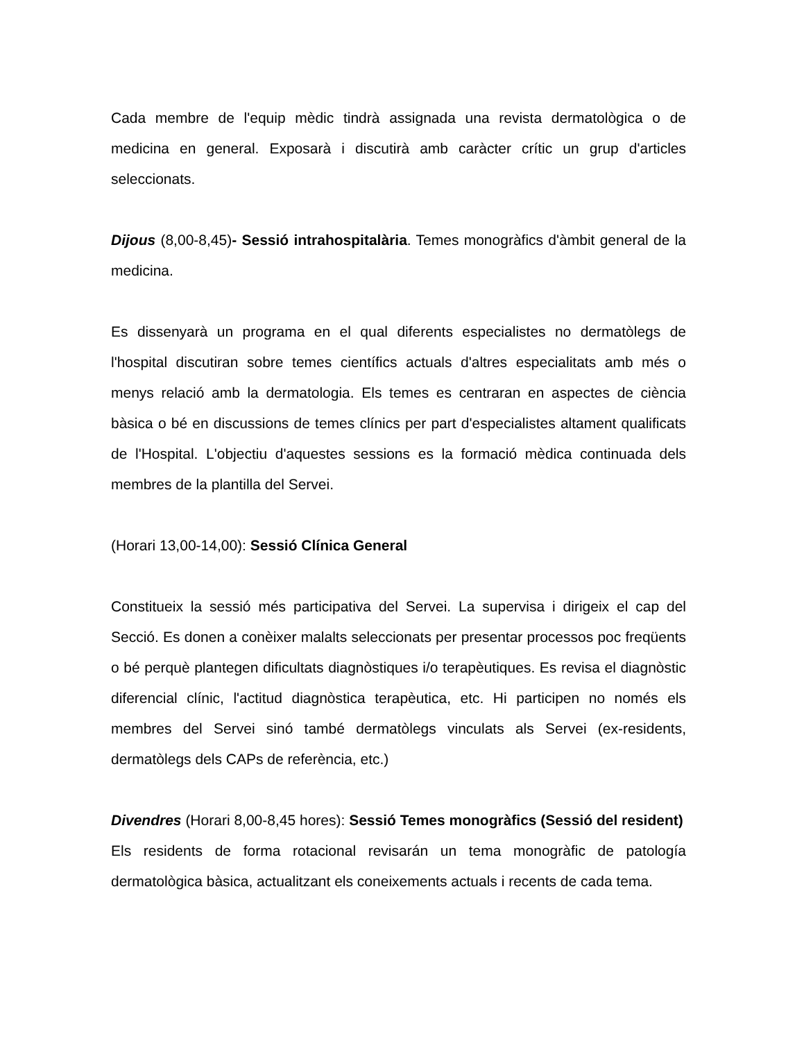Cada membre de l'equip mèdic tindrà assignada una revista dermatològica o de medicina en general. Exposarà i discutirà amb caràcter crític un grup d'articles seleccionats.
Dijous (8,00-8,45)- Sessió intrahospitalària. Temes monogràfics d'àmbit general de la medicina.
Es dissenyarà un programa en el qual diferents especialistes no dermatòlegs de l'hospital discutiran sobre temes científics actuals d'altres especialitats amb més o menys relació amb la dermatologia. Els temes es centraran en aspectes de ciència bàsica o bé en discussions de temes clínics per part d'especialistes altament qualificats de l'Hospital. L'objectiu d'aquestes sessions es la formació mèdica continuada dels membres de la plantilla del Servei.
(Horari 13,00-14,00): Sessió Clínica General
Constitueix la sessió més participativa del Servei. La supervisa i dirigeix el cap del Secció. Es donen a conèixer malalts seleccionats per presentar processos poc freqüents o bé perquè plantegen dificultats diagnòstiques i/o terapèutiques. Es revisa el diagnòstic diferencial clínic, l'actitud diagnòstica terapèutica, etc. Hi participen no només els membres del Servei sinó també dermatòlegs vinculats als Servei (ex-residents, dermatòlegs dels CAPs de referència, etc.)
Divendres (Horari 8,00-8,45 hores): Sessió Temes monogràfics (Sessió del resident)
Els residents de forma rotacional revisarán un tema monogràfic de patología dermatològica bàsica, actualitzant els coneixements actuals i recents de cada tema.